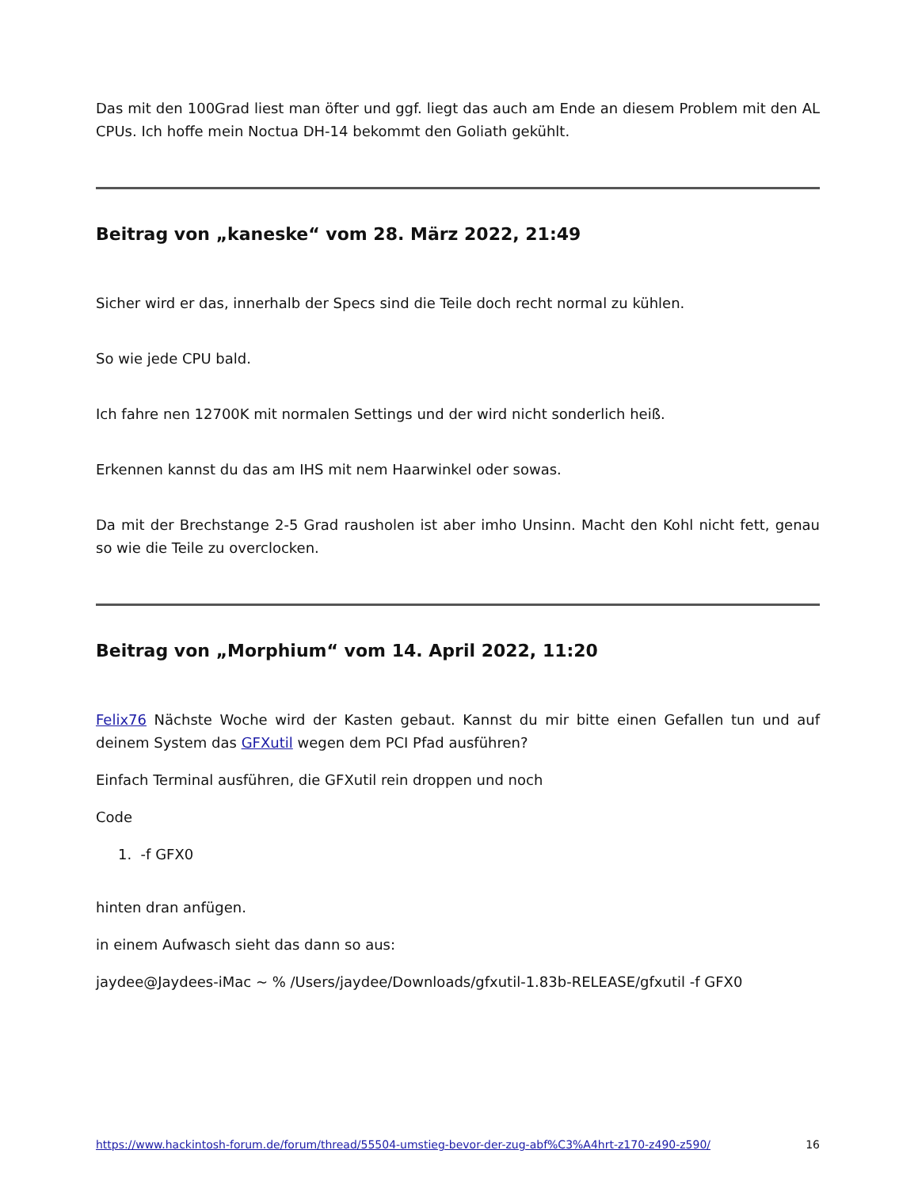Das mit den 100Grad liest man öfter und ggf. liegt das auch am Ende an diesem Problem mit den AL CPUs. Ich hoffe mein Noctua DH-14 bekommt den Goliath gekühlt.
Beitrag von „kaneske“ vom 28. März 2022, 21:49
Sicher wird er das, innerhalb der Specs sind die Teile doch recht normal zu kühlen.
So wie jede CPU bald.
Ich fahre nen 12700K mit normalen Settings und der wird nicht sonderlich heiß.
Erkennen kannst du das am IHS mit nem Haarwinkel oder sowas.
Da mit der Brechstange 2-5 Grad rausholen ist aber imho Unsinn. Macht den Kohl nicht fett, genau so wie die Teile zu overclocken.
Beitrag von „Morphium“ vom 14. April 2022, 11:20
Felix76 Nächste Woche wird der Kasten gebaut. Kannst du mir bitte einen Gefallen tun und auf deinem System das GFXutil wegen dem PCI Pfad ausführen?
Einfach Terminal ausführen, die GFXutil rein droppen und noch
Code
1. -f GFX0
hinten dran anfügen.
in einem Aufwasch sieht das dann so aus:
jaydee@Jaydees-iMac ~ % /Users/jaydee/Downloads/gfxutil-1.83b-RELEASE/gfxutil -f GFX0
https://www.hackintosh-forum.de/forum/thread/55504-umstieg-bevor-der-zug-abf%C3%A4hrt-z170-z490-z590/ 16